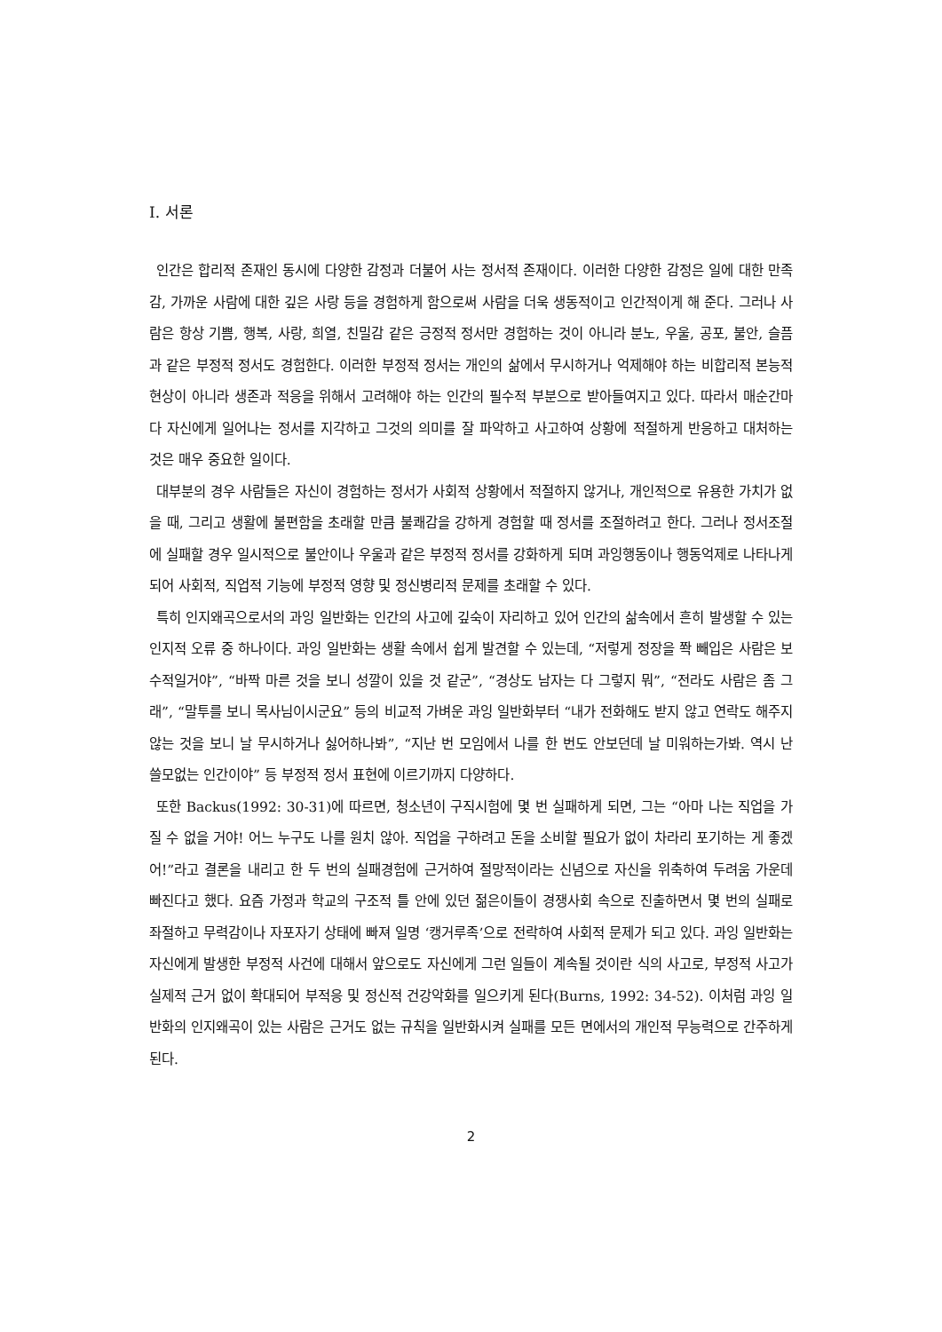I. 서론
인간은 합리적 존재인 동시에 다양한 감정과 더불어 사는 정서적 존재이다. 이러한 다양한 감정은 일에 대한 만족감, 가까운 사람에 대한 깊은 사랑 등을 경험하게 함으로써 사람을 더욱 생동적이고 인간적이게 해 준다. 그러나 사람은 항상 기쁨, 행복, 사랑, 희열, 친밀감 같은 긍정적 정서만 경험하는 것이 아니라 분노, 우울, 공포, 불안, 슬픔과 같은 부정적 정서도 경험한다. 이러한 부정적 정서는 개인의 삶에서 무시하거나 억제해야 하는 비합리적 본능적 현상이 아니라 생존과 적응을 위해서 고려해야 하는 인간의 필수적 부분으로 받아들여지고 있다. 따라서 매순간마다 자신에게 일어나는 정서를 지각하고 그것의 의미를 잘 파악하고 사고하여 상황에 적절하게 반응하고 대처하는 것은 매우 중요한 일이다.
대부분의 경우 사람들은 자신이 경험하는 정서가 사회적 상황에서 적절하지 않거나, 개인적으로 유용한 가치가 없을 때, 그리고 생활에 불편함을 초래할 만큼 불쾌감을 강하게 경험할 때 정서를 조절하려고 한다. 그러나 정서조절에 실패할 경우 일시적으로 불안이나 우울과 같은 부정적 정서를 강화하게 되며 과잉행동이나 행동억제로 나타나게 되어 사회적, 직업적 기능에 부정적 영향 및 정신병리적 문제를 초래할 수 있다.
특히 인지왜곡으로서의 과잉 일반화는 인간의 사고에 깊숙이 자리하고 있어 인간의 삶속에서 흔히 발생할 수 있는 인지적 오류 중 하나이다. 과잉 일반화는 생활 속에서 쉽게 발견할 수 있는데, “저렇게 정장을 쫙 빼입은 사람은 보수적일거야”, “바짝 마른 것을 보니 성깔이 있을 것 같군”, “경상도 남자는 다 그렇지 뭐”, “전라도 사람은 좀 그래”, “말투를 보니 목사님이시군요” 등의 비교적 가벼운 과잉 일반화부터 “내가 전화해도 받지 않고 연락도 해주지 않는 것을 보니 날 무시하거나 싫어하나봐”, “지난 번 모임에서 나를 한 번도 안보던데 날 미워하는가봐. 역시 난 쓸모없는 인간이야” 등 부정적 정서 표현에 이르기까지 다양하다.
또한 Backus(1992: 30-31)에 따르면, 청소년이 구직시험에 몇 번 실패하게 되면, 그는 “아마 나는 직업을 가질 수 없을 거야! 어느 누구도 나를 원치 않아. 직업을 구하려고 돈을 소비할 필요가 없이 차라리 포기하는 게 좋겠어!”라고 결론을 내리고 한 두 번의 실패경험에 근거하여 절망적이라는 신념으로 자신을 위축하여 두려움 가운데 빠진다고 했다. 요즘 가정과 학교의 구조적 틀 안에 있던 젊은이들이 경쟁사회 속으로 진출하면서 몇 번의 실패로 좌절하고 무력감이나 자포자기 상태에 빠져 일명 ‘캥거루족’으로 전락하여 사회적 문제가 되고 있다. 과잉 일반화는 자신에게 발생한 부정적 사건에 대해서 앞으로도 자신에게 그런 일들이 계속될 것이란 식의 사고로, 부정적 사고가 실제적 근거 없이 확대되어 부적응 및 정신적 건강악화를 일으키게 된다(Burns, 1992: 34-52). 이처럼 과잉 일반화의 인지왜곡이 있는 사람은 근거도 없는 규칙을 일반화시켜 실패를 모든 면에서의 개인적 무능력으로 간주하게 된다.
2